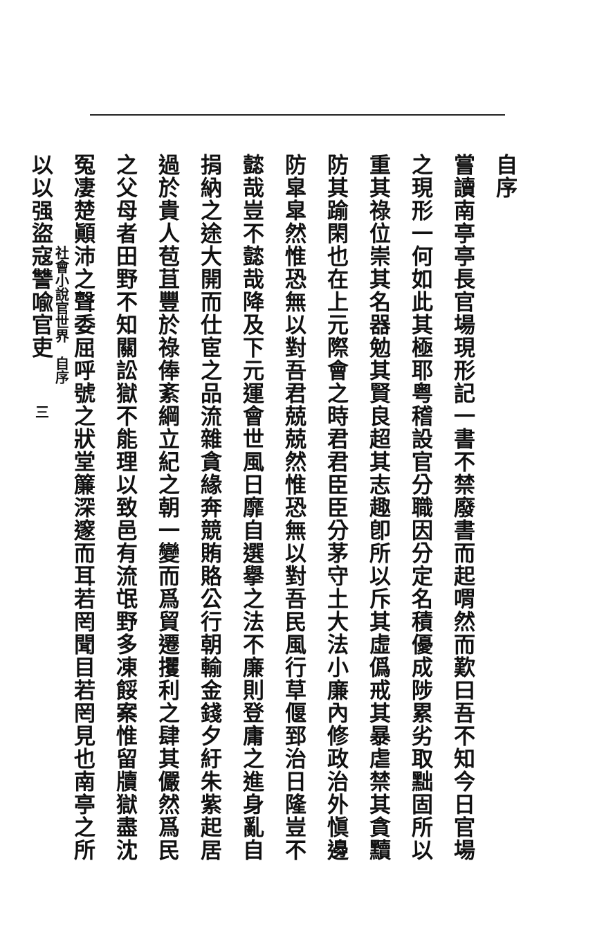自序
嘗讀南亭亭長官場現形記一書不禁廢書而起喟然而歎曰吾不知今日官場之現形一何如此其極耶粤稽設官分職因分定名積優成陟累劣取黜固所以重其祿位崇其名器勉其賢良超其志趣卽所以斥其虛僞戒其暴虐禁其貪黷防其踰閑也在上元際會之時君君臣臣分茅守土大法小廉內修政治外愼邊防皐皐然惟恐無以對吾君兢兢然惟恐無以對吾民風行草偃郅治日隆豈不懿哉豈不懿哉降及下元運會世風日靡自選擧之法不廉則登庸之進身亂自捐納之途大開而仕宦之品流雜貪緣奔競賄賂公行朝輸金錢夕紆朱紫起居過於貴人苞苴豐於祿俸紊綱立紀之朝一變而爲貿遷攫利之肆其儼然爲民之父母者田野不知關訟獄不能理以致邑有流氓野多凍餒案惟留牘獄盡沈冤凄楚顚沛之聲委屈呼號之狀堂簾深邃而耳若罔聞目若罔見也南亭之所以以强盜寇讐喩官吏
社會小說官世界　自序
三